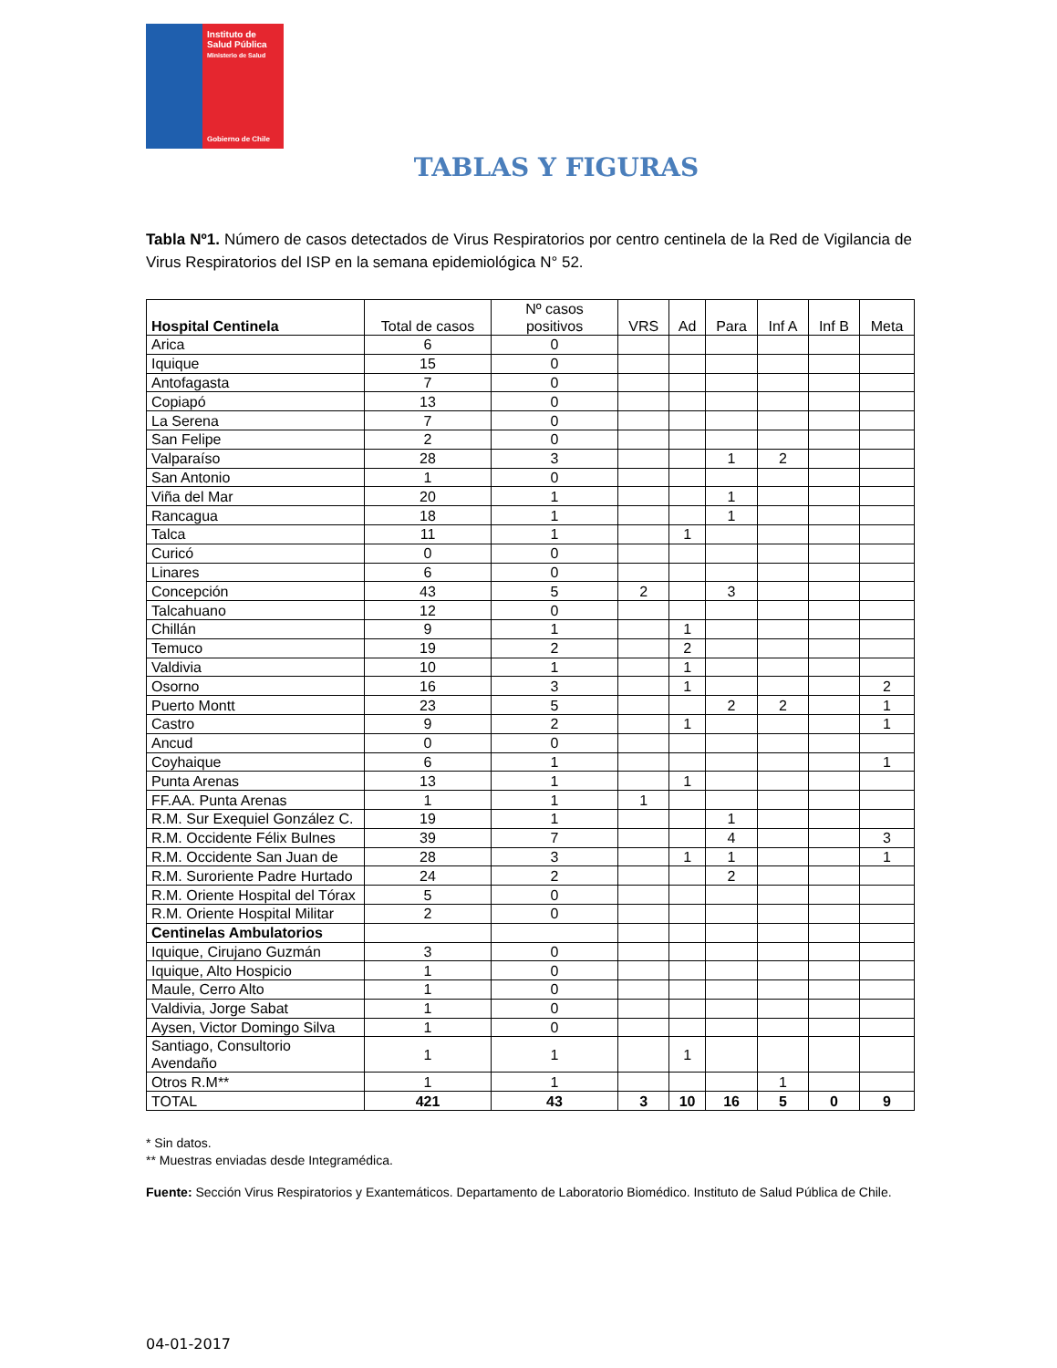Instituto de
Salud Pública
Ministerio de Salud
Gobierno de Chile
TABLAS Y FIGURAS
Tabla Nº1. Número de casos detectados de Virus Respiratorios por centro centinela de la Red de Vigilancia de Virus Respiratorios del ISP en la semana epidemiológica N° 52.
| Hospital Centinela | Total de casos | Nº casos positivos | VRS | Ad | Para | Inf A | Inf B | Meta |
| --- | --- | --- | --- | --- | --- | --- | --- | --- |
| Arica | 6 | 0 | | | | | | |
| Iquique | 15 | 0 | | | | | | |
| Antofagasta | 7 | 0 | | | | | | |
| Copiapó | 13 | 0 | | | | | | |
| La Serena | 7 | 0 | | | | | | |
| San Felipe | 2 | 0 | | | | | | |
| Valparaíso | 28 | 3 | | | 1 | 2 | | |
| San Antonio | 1 | 0 | | | | | | |
| Viña del Mar | 20 | 1 | | | 1 | | | |
| Rancagua | 18 | 1 | | | 1 | | | |
| Talca | 11 | 1 | | 1 | | | | |
| Curicó | 0 | 0 | | | | | | |
| Linares | 6 | 0 | | | | | | |
| Concepción | 43 | 5 | 2 | | 3 | | | |
| Talcahuano | 12 | 0 | | | | | | |
| Chillán | 9 | 1 | | 1 | | | | |
| Temuco | 19 | 2 | | 2 | | | | |
| Valdivia | 10 | 1 | | 1 | | | | |
| Osorno | 16 | 3 | | 1 | | | | 2 |
| Puerto Montt | 23 | 5 | | | 2 | 2 | | 1 |
| Castro | 9 | 2 | | 1 | | | | 1 |
| Ancud | 0 | 0 | | | | | | |
| Coyhaique | 6 | 1 | | | | | | 1 |
| Punta Arenas | 13 | 1 | | 1 | | | | |
| FF.AA. Punta Arenas | 1 | 1 | 1 | | | | | |
| R.M. Sur Exequiel González C. | 19 | 1 | | | 1 | | | |
| R.M. Occidente Félix Bulnes | 39 | 7 | | | 4 | | | 3 |
| R.M. Occidente San Juan de | 28 | 3 | | 1 | 1 | | | 1 |
| R.M. Suroriente Padre Hurtado | 24 | 2 | | | 2 | | | |
| R.M. Oriente Hospital del Tórax | 5 | 0 | | | | | | |
| R.M. Oriente Hospital Militar | 2 | 0 | | | | | | |
| Centinelas Ambulatorios | | | | | | | | |
| Iquique, Cirujano Guzmán | 3 | 0 | | | | | | |
| Iquique, Alto Hospicio | 1 | 0 | | | | | | |
| Maule, Cerro Alto | 1 | 0 | | | | | | |
| Valdivia, Jorge Sabat | 1 | 0 | | | | | | |
| Aysen, Victor Domingo Silva | 1 | 0 | | | | | | |
| Santiago, Consultorio Avendaño | 1 | 1 | | 1 | | | | |
| Otros R.M** | 1 | 1 | | | | 1 | | |
| TOTAL | 421 | 43 | 3 | 10 | 16 | 5 | 0 | 9 |
* Sin datos.
** Muestras enviadas desde Integramédica.
Fuente: Sección Virus Respiratorios y Exantemáticos. Departamento de Laboratorio Biomédico. Instituto de Salud Pública de Chile.
04-01-2017